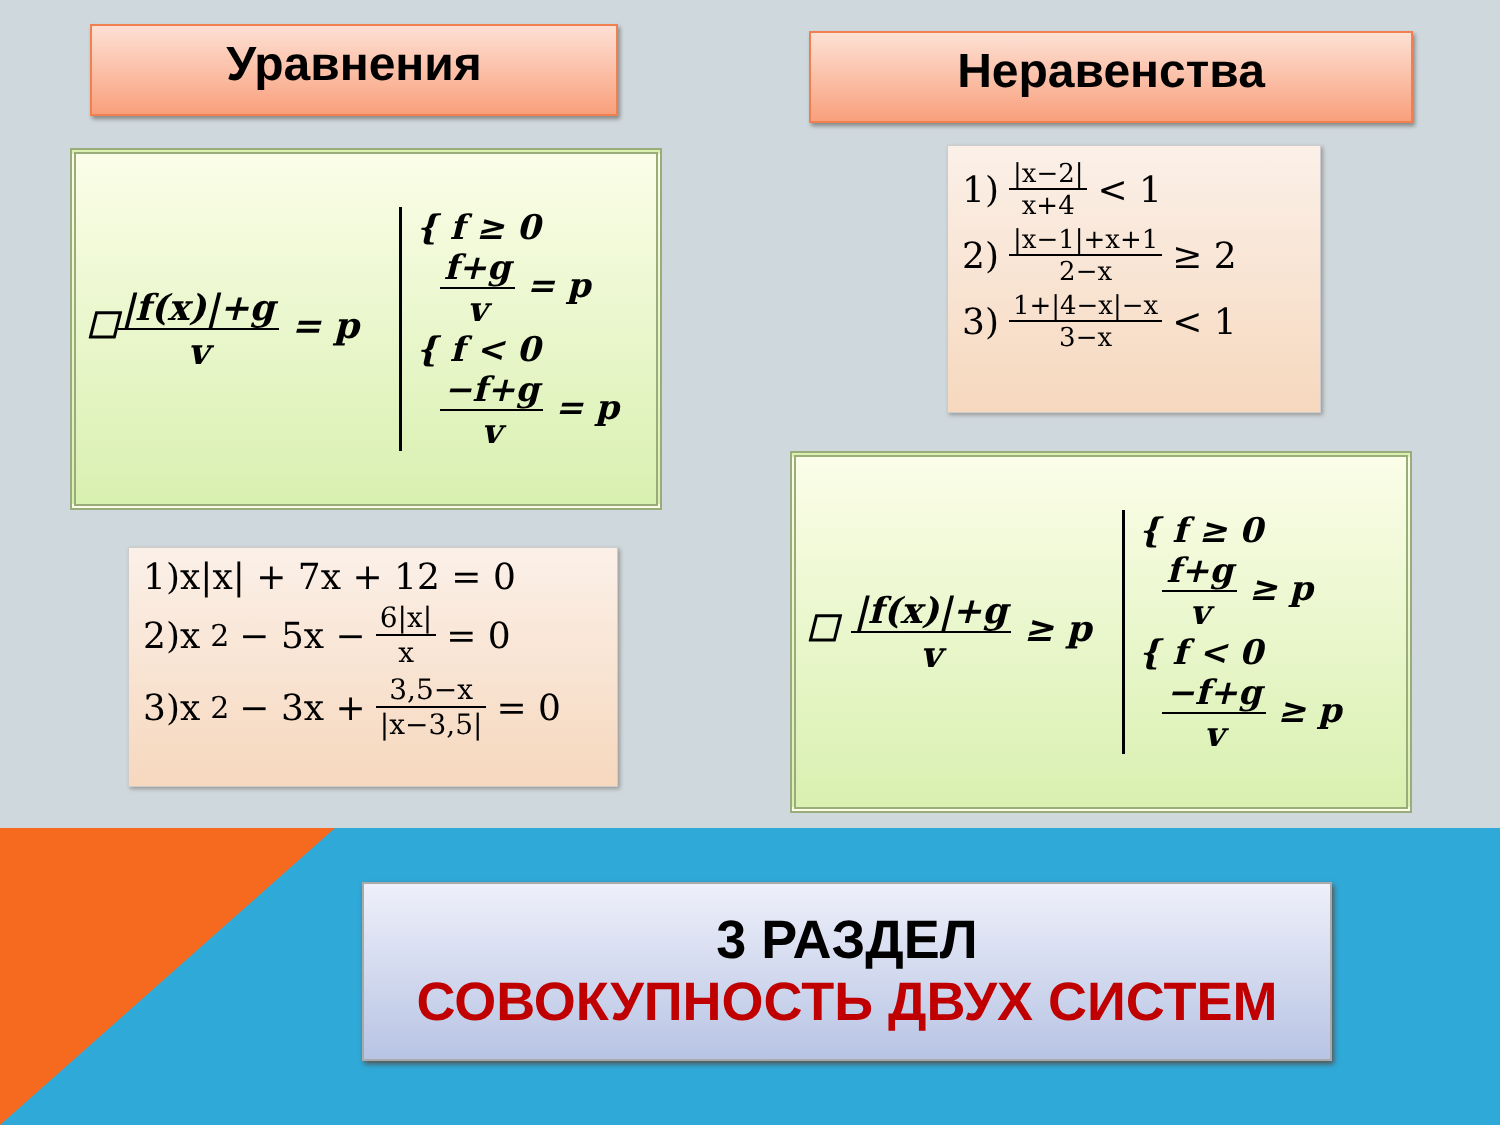Уравнения Неравенства
☐|f(x)|+g v = p
{ f ≥ 0
f+g v = p
{ f < 0
−f+g v = p
1)x|x| + 7x + 12 = 0
2)x<sup>2</sup> − 5x − 6|x| x = 0
3)x<sup>2</sup> − 3x + 3,5−x |x−3,5| = 0
1) |x−2| x+4 < 1
2) |x−1|+x+1 2−x ≥ 2
3) 1+|4−x|−x 3−x < 1
☐ |f(x)|+g v ≥ p
{ f ≥ 0
f+g v ≥ p
{ f < 0
−f+g v ≥ p
3 РАЗДЕЛ
СОВОКУПНОСТЬ ДВУХ СИСТЕМ